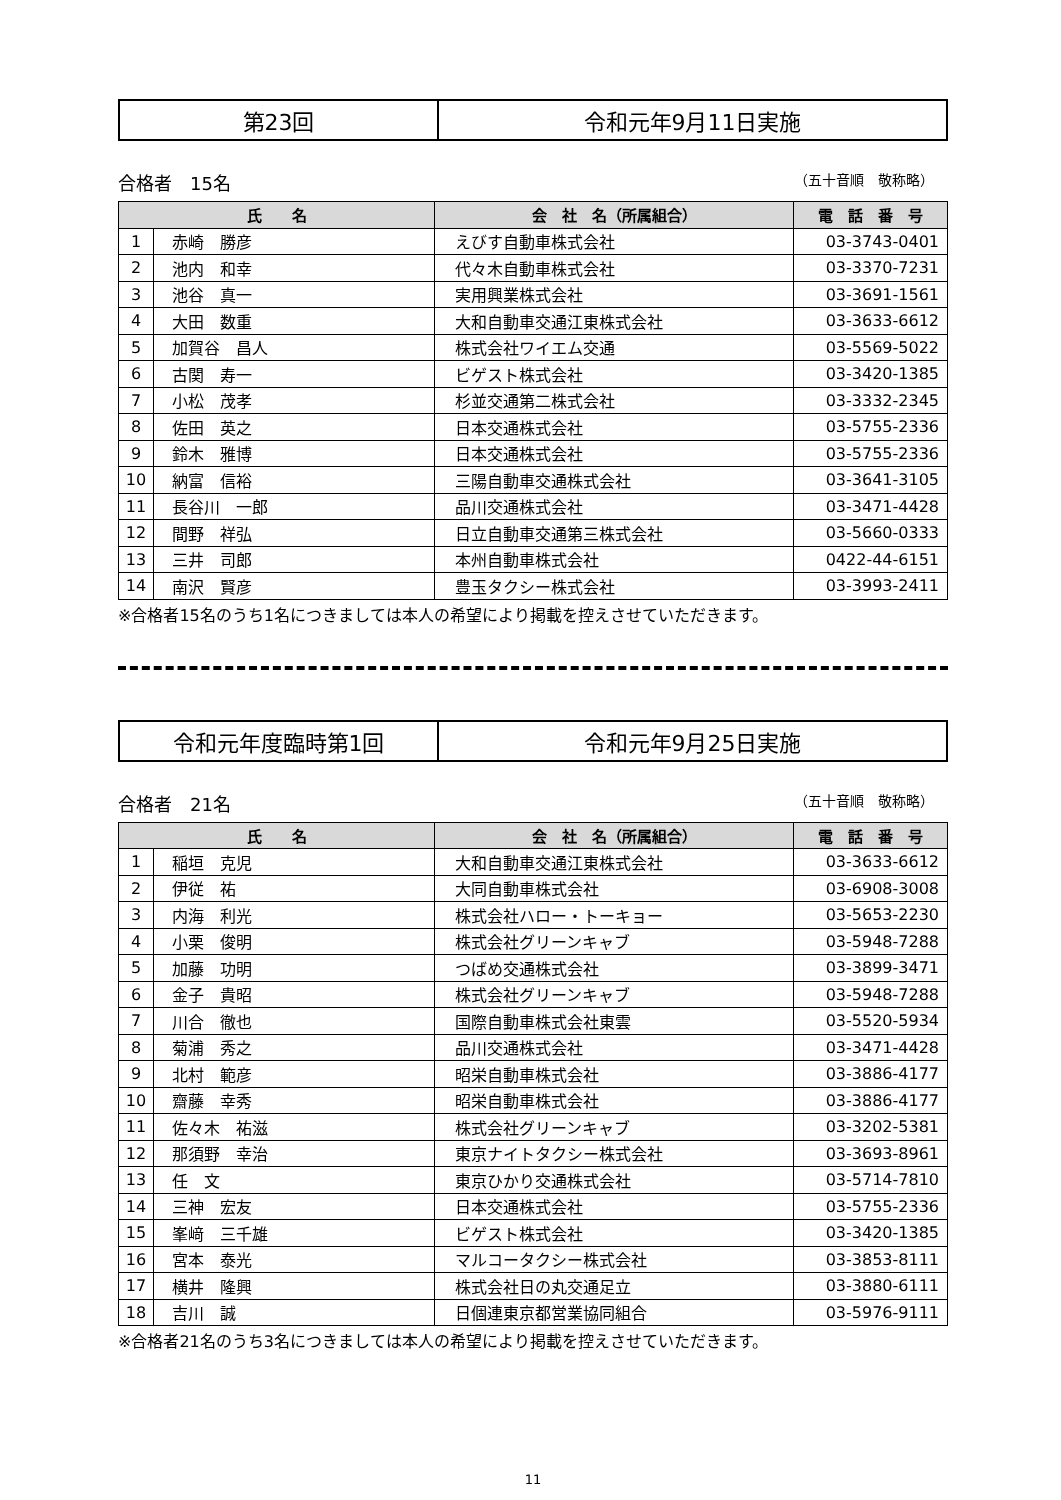| 第23回 | 令和元年9月11日実施 |
合格者　15名 （五十音順　敬称略）
| 氏 名 | | 会 社 名（所属組合） | 電 話 番 号 |
| --- | --- | --- | --- |
| 1 | 赤崎 勝彦 | えびす自動車株式会社 | 03-3743-0401 |
| 2 | 池内 和幸 | 代々木自動車株式会社 | 03-3370-7231 |
| 3 | 池谷 真一 | 実用興業株式会社 | 03-3691-1561 |
| 4 | 大田 数重 | 大和自動車交通江東株式会社 | 03-3633-6612 |
| 5 | 加賀谷 昌人 | 株式会社ワイエム交通 | 03-5569-5022 |
| 6 | 古関 寿一 | ビゲスト株式会社 | 03-3420-1385 |
| 7 | 小松 茂孝 | 杉並交通第二株式会社 | 03-3332-2345 |
| 8 | 佐田 英之 | 日本交通株式会社 | 03-5755-2336 |
| 9 | 鈴木 雅博 | 日本交通株式会社 | 03-5755-2336 |
| 10 | 納富 信裕 | 三陽自動車交通株式会社 | 03-3641-3105 |
| 11 | 長谷川 一郎 | 品川交通株式会社 | 03-3471-4428 |
| 12 | 間野 祥弘 | 日立自動車交通第三株式会社 | 03-5660-0333 |
| 13 | 三井 司郎 | 本州自動車株式会社 | 0422-44-6151 |
| 14 | 南沢 賢彦 | 豊玉タクシー株式会社 | 03-3993-2411 |
※合格者15名のうち1名につきましては本人の希望により掲載を控えさせていただきます。
| 令和元年度臨時第1回 | 令和元年9月25日実施 |
合格者　21名 （五十音順　敬称略）
| 氏 名 | | 会 社 名（所属組合） | 電 話 番 号 |
| --- | --- | --- | --- |
| 1 | 稲垣 克児 | 大和自動車交通江東株式会社 | 03-3633-6612 |
| 2 | 伊従 祐 | 大同自動車株式会社 | 03-6908-3008 |
| 3 | 内海 利光 | 株式会社ハロー・トーキョー | 03-5653-2230 |
| 4 | 小栗 俊明 | 株式会社グリーンキャブ | 03-5948-7288 |
| 5 | 加藤 功明 | つばめ交通株式会社 | 03-3899-3471 |
| 6 | 金子 貴昭 | 株式会社グリーンキャブ | 03-5948-7288 |
| 7 | 川合 徹也 | 国際自動車株式会社東雲 | 03-5520-5934 |
| 8 | 菊浦 秀之 | 品川交通株式会社 | 03-3471-4428 |
| 9 | 北村 範彦 | 昭栄自動車株式会社 | 03-3886-4177 |
| 10 | 齋藤 幸秀 | 昭栄自動車株式会社 | 03-3886-4177 |
| 11 | 佐々木 祐滋 | 株式会社グリーンキャブ | 03-3202-5381 |
| 12 | 那須野 幸治 | 東京ナイトタクシー株式会社 | 03-3693-8961 |
| 13 | 任 文 | 東京ひかり交通株式会社 | 03-5714-7810 |
| 14 | 三神 宏友 | 日本交通株式会社 | 03-5755-2336 |
| 15 | 峯﨑 三千雄 | ビゲスト株式会社 | 03-3420-1385 |
| 16 | 宮本 泰光 | マルコータクシー株式会社 | 03-3853-8111 |
| 17 | 横井 隆興 | 株式会社日の丸交通足立 | 03-3880-6111 |
| 18 | 吉川 誠 | 日個連東京都営業協同組合 | 03-5976-9111 |
※合格者21名のうち3名につきましては本人の希望により掲載を控えさせていただきます。
11